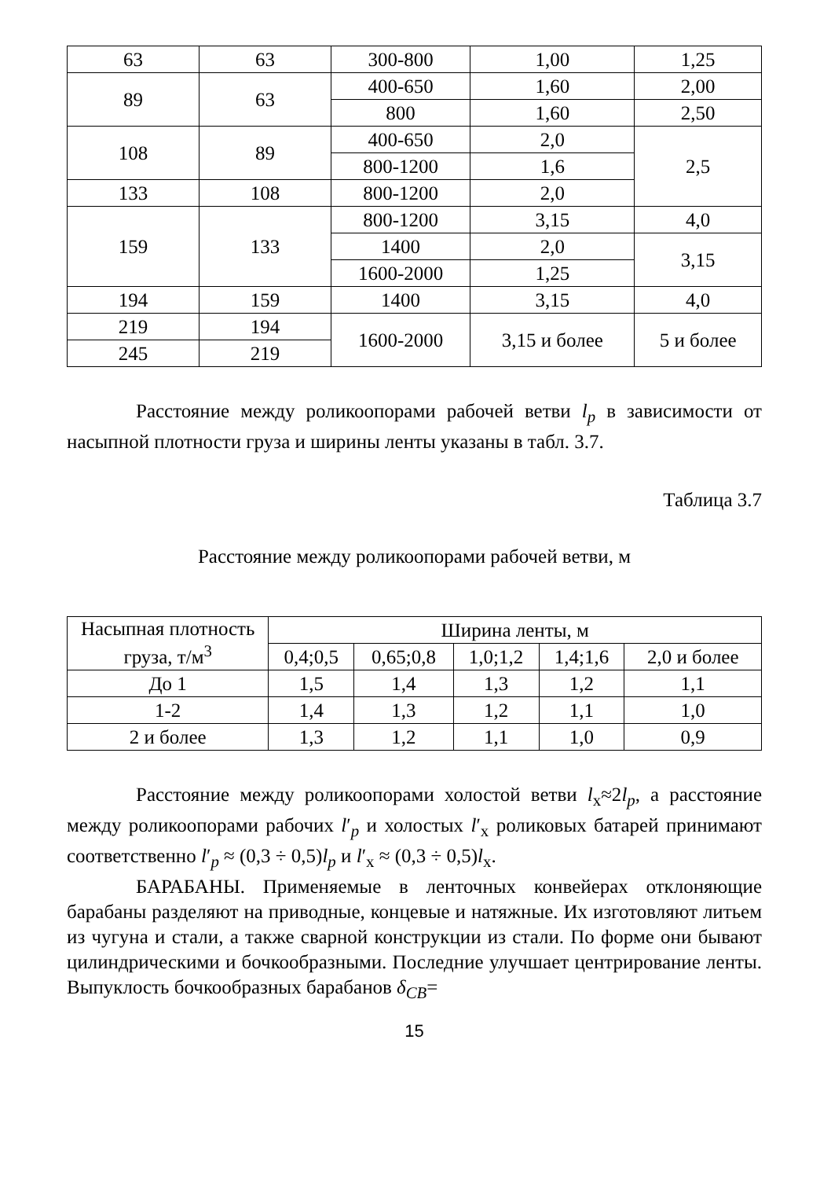| 63 | 63 | 300-800 | 1,00 | 1,25 |
| 89 | 63 | 400-650 | 1,60 | 2,00 |
| | | 800 | 1,60 | 2,50 |
| 108 | 89 | 400-650 | 2,0 | 2,5 |
| | | 800-1200 | 1,6 | |
| 133 | 108 | 800-1200 | 2,0 | |
| 159 | 133 | 800-1200 | 3,15 | 4,0 |
| | | 1400 | 2,0 | 3,15 |
| | | 1600-2000 | 1,25 | |
| 194 | 159 | 1400 | 3,15 | 4,0 |
| 219 | 194 | 1600-2000 | 3,15 и более | 5 и более |
| 245 | 219 | | | |
Расстояние между роликоопорами рабочей ветви l<sub>p</sub> в зависимости от насыпной плотности груза и ширины ленты указаны в табл. 3.7.
Таблица 3.7
Расстояние между роликоопорами рабочей ветви, м
| Насыпная плотность груза, т/м<sup>3</sup> | Ширина ленты, м | | | | |
| --- | --- | --- | --- | --- | --- |
| | 0,4;0,5 | 0,65;0,8 | 1,0;1,2 | 1,4;1,6 | 2,0 и более |
| До 1 | 1,5 | 1,4 | 1,3 | 1,2 | 1,1 |
| 1-2 | 1,4 | 1,3 | 1,2 | 1,1 | 1,0 |
| 2 и более | 1,3 | 1,2 | 1,1 | 1,0 | 0,9 |
Расстояние между роликоопорами холостой ветви l<sub>х</sub>≈2l<sub>p</sub>, а расстояние между роликоопорами рабочих l′<sub>p</sub> и холостых l′<sub>х</sub> роликовых батарей принимают соответственно l′<sub>p</sub> ≈ (0,3 ÷ 0,5)l<sub>p</sub> и l′<sub>х</sub> ≈ (0,3 ÷ 0,5)l<sub>х</sub>.
БАРАБАНЫ. Применяемые в ленточных конвейерах отклоняющие барабаны разделяют на приводные, концевые и натяжные. Их изготовляют литьем из чугуна и стали, а также сварной конструкции из стали. По форме они бывают цилиндрическими и бочкообразными. Последние улучшает центрирование ленты. Выпуклость бочкообразных барабанов δ<sub>CB</sub>=
15